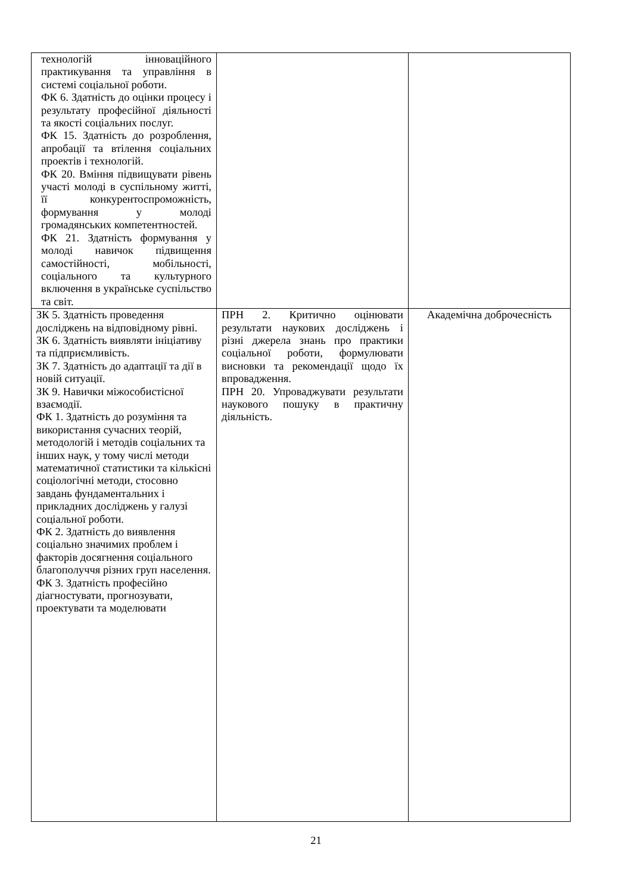| технологій інноваційного практикування та управління в системі соціальної роботи. ФК 6. Здатність до оцінки процесу і результату професійної діяльності та якості соціальних послуг. ФК 15. Здатність до розроблення, апробації та втілення соціальних проектів і технологій. ФК 20. Вміння підвищувати рівень участі молоді в суспільному житті, її конкурентоспроможність, формування у молоді громадянських компетентностей. ФК 21. Здатність формування у молоді навичок підвищення самостійності, мобільності, соціального та культурного включення в українське суспільство та світ. | | |
| ЗК 5. Здатність проведення досліджень на відповідному рівні. ЗК 6. Здатність виявляти ініціативу та підприємливість. ЗК 7. Здатність до адаптації та дії в новій ситуації. ЗК 9. Навички міжособистісної взаємодії. ФК 1. Здатність до розуміння та використання сучасних теорій, методологій і методів соціальних та інших наук, у тому числі методи математичної статистики та кількісні соціологічні методи, стосовно завдань фундаментальних і прикладних досліджень у галузі соціальної роботи. ФК 2. Здатність до виявлення соціально значимих проблем і факторів досягнення соціального благополуччя різних груп населення. ФК 3. Здатність професійно діагностувати, прогнозувати, проектувати та моделювати | ПРН 2. Критично оцінювати результати наукових досліджень і різні джерела знань про практики соціальної роботи, формулювати висновки та рекомендації щодо їх впровадження. ПРН 20. Упроваджувати результати наукового пошуку в практичну діяльність. | Академічна доброчесність |
21